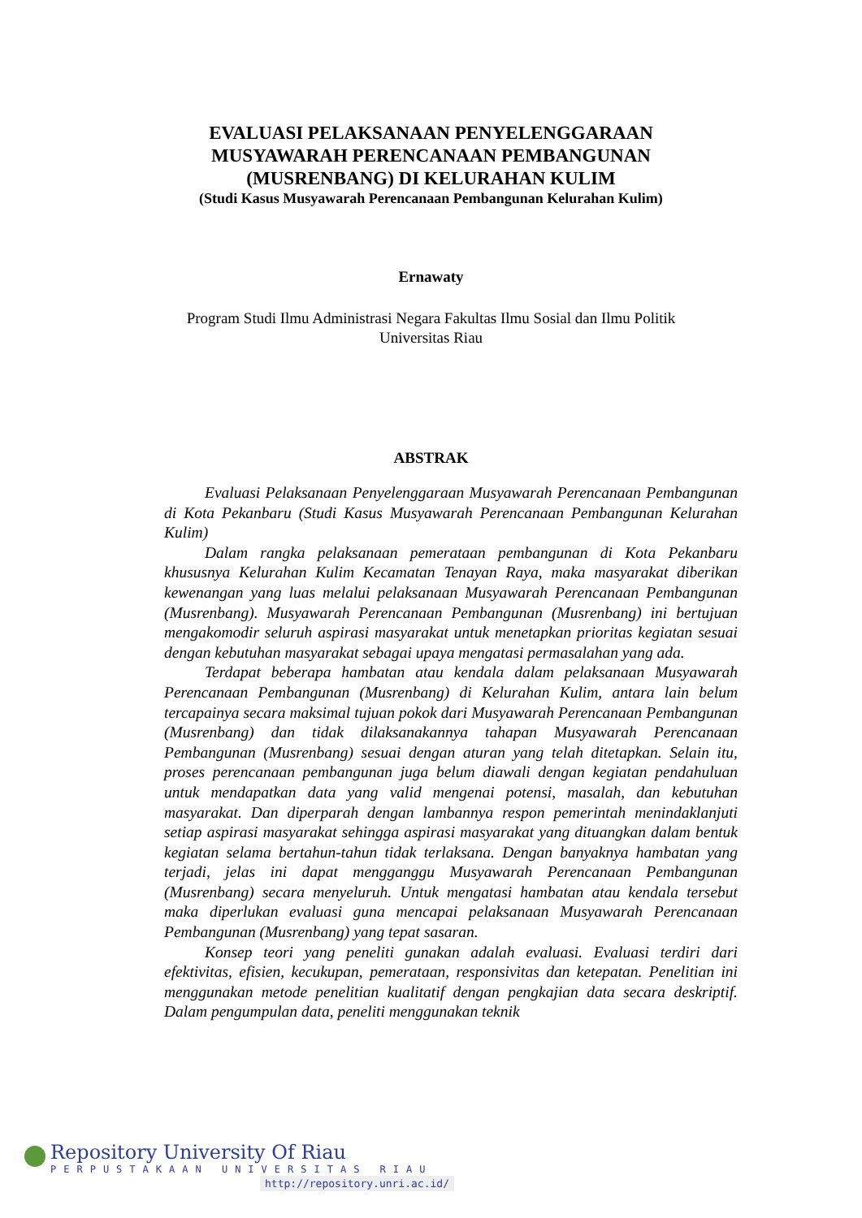EVALUASI PELAKSANAAN PENYELENGGARAAN
MUSYAWARAH PERENCANAAN PEMBANGUNAN
(MUSRENBANG) DI KELURAHAN KULIM
(Studi Kasus Musyawarah Perencanaan Pembangunan Kelurahan Kulim)
Ernawaty
Program Studi Ilmu Administrasi Negara Fakultas Ilmu Sosial dan Ilmu Politik
Universitas Riau
ABSTRAK
Evaluasi Pelaksanaan Penyelenggaraan Musyawarah Perencanaan Pembangunan di Kota Pekanbaru (Studi Kasus Musyawarah Perencanaan Pembangunan Kelurahan Kulim)
Dalam rangka pelaksanaan pemerataan pembangunan di Kota Pekanbaru khususnya Kelurahan Kulim Kecamatan Tenayan Raya, maka masyarakat diberikan kewenangan yang luas melalui pelaksanaan Musyawarah Perencanaan Pembangunan (Musrenbang). Musyawarah Perencanaan Pembangunan (Musrenbang) ini bertujuan mengakomodir seluruh aspirasi masyarakat untuk menetapkan prioritas kegiatan sesuai dengan kebutuhan masyarakat sebagai upaya mengatasi permasalahan yang ada.
Terdapat beberapa hambatan atau kendala dalam pelaksanaan Musyawarah Perencanaan Pembangunan (Musrenbang) di Kelurahan Kulim, antara lain belum tercapainya secara maksimal tujuan pokok dari Musyawarah Perencanaan Pembangunan (Musrenbang) dan tidak dilaksanakannya tahapan Musyawarah Perencanaan Pembangunan (Musrenbang) sesuai dengan aturan yang telah ditetapkan. Selain itu, proses perencanaan pembangunan juga belum diawali dengan kegiatan pendahuluan untuk mendapatkan data yang valid mengenai potensi, masalah, dan kebutuhan masyarakat. Dan diperparah dengan lambannya respon pemerintah menindaklanjuti setiap aspirasi masyarakat sehingga aspirasi masyarakat yang dituangkan dalam bentuk kegiatan selama bertahun-tahun tidak terlaksana. Dengan banyaknya hambatan yang terjadi, jelas ini dapat mengganggu Musyawarah Perencanaan Pembangunan (Musrenbang) secara menyeluruh. Untuk mengatasi hambatan atau kendala tersebut maka diperlukan evaluasi guna mencapai pelaksanaan Musyawarah Perencanaan Pembangunan (Musrenbang) yang tepat sasaran.
Konsep teori yang peneliti gunakan adalah evaluasi. Evaluasi terdiri dari efektivitas, efisien, kecukupan, pemerataan, responsivitas dan ketepatan. Penelitian ini menggunakan metode penelitian kualitatif dengan pengkajian data secara deskriptif. Dalam pengumpulan data, peneliti menggunakan teknik
Repository University Of Riau
PERPUSTAKAAN UNIVERSITAS RIAU
http://repository.unri.ac.id/